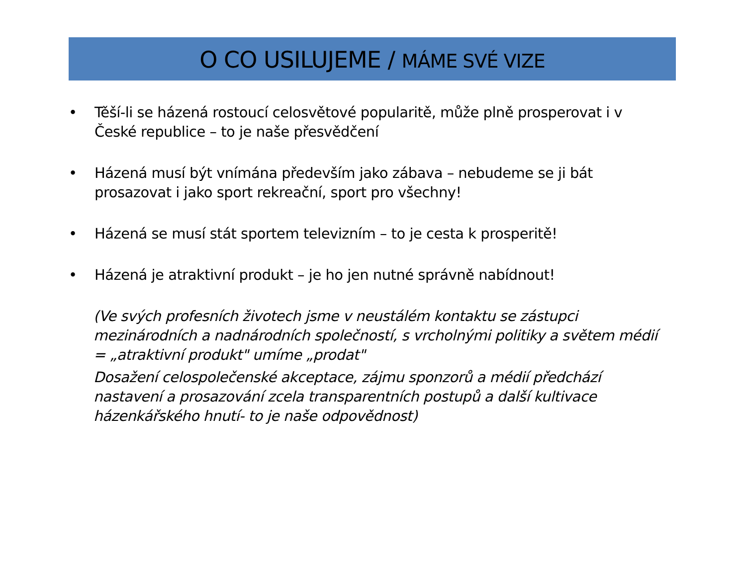O CO USILUJEME / MÁME SVÉ VIZE
• Těší-li se házená rostoucí celosvětové popularitě, může plně prosperovat i v České republice – to je naše přesvědčení
• Házená musí být vnímána především jako zábava – nebudeme se ji bát prosazovat i jako sport rekreační, sport pro všechny!
• Házená se musí stát sportem televizním – to je cesta k prosperitě!
• Házená je atraktivní produkt – je ho jen nutné správně nabídnout!
(Ve svých profesních životech jsme v neustálém kontaktu se zástupci mezinárodních a nadnárodních společností, s vrcholnými politiky a světem médií = „atraktivní produkt" umíme „prodat"
Dosažení celospolečenské akceptace, zájmu sponzorů a médií předchází nastavení a prosazování zcela transparentních postupů a další kultivace házenkářského hnutí- to je naše odpovědnost)